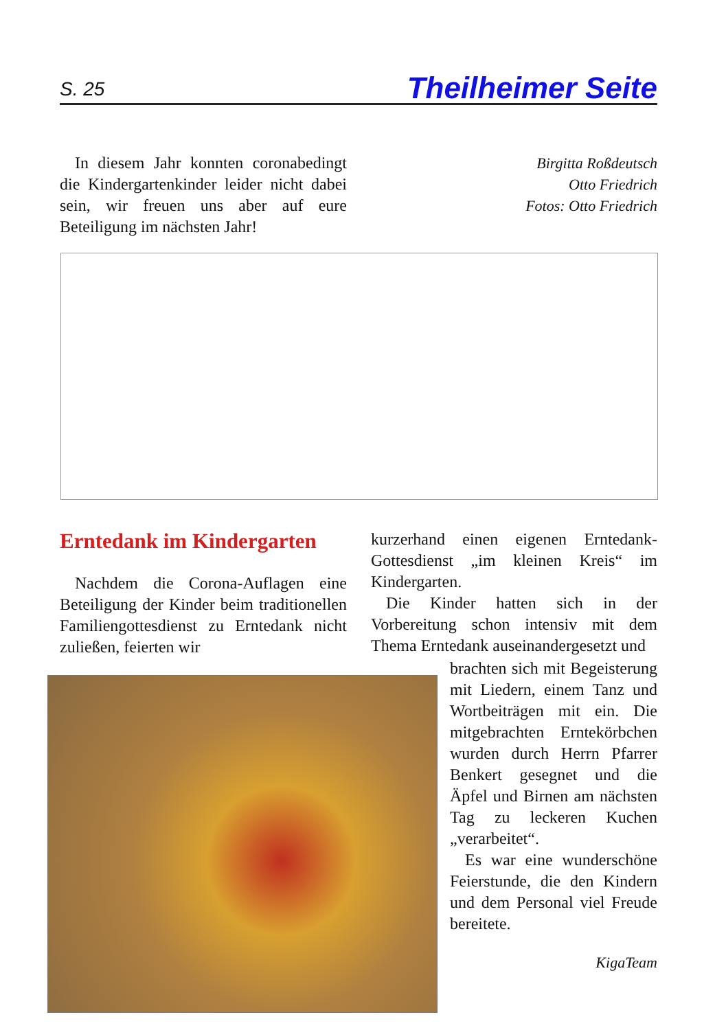S. 25 Theilheimer Seite
In diesem Jahr konnten coronabedingt die Kindergartenkinder leider nicht dabei sein, wir freuen uns aber auf eure Beteiligung im nächsten Jahr!
Birgitta Roßdeutsch
Otto Friedrich
Fotos: Otto Friedrich
Erntedank im Kindergarten
Nachdem die Corona-Auflagen eine Beteiligung der Kinder beim traditionellen Familiengottesdienst zu Erntedank nicht zuließen, feierten wir
kurzerhand einen eigenen Erntedank-Gottesdienst „im kleinen Kreis“ im Kindergarten.
Die Kinder hatten sich in der Vorbereitung schon intensiv mit dem Thema Erntedank auseinandergesetzt und
brachten sich mit Begeisterung mit Liedern, einem Tanz und Wortbeiträgen mit ein. Die mitgebrachten Erntekörbchen wurden durch Herrn Pfarrer Benkert gesegnet und die Äpfel und Birnen am nächsten Tag zu leckeren Kuchen „verarbeitet“.
Es war eine wunderschöne Feierstunde, die den Kindern und dem Personal viel Freude bereitete.
KigaTeam